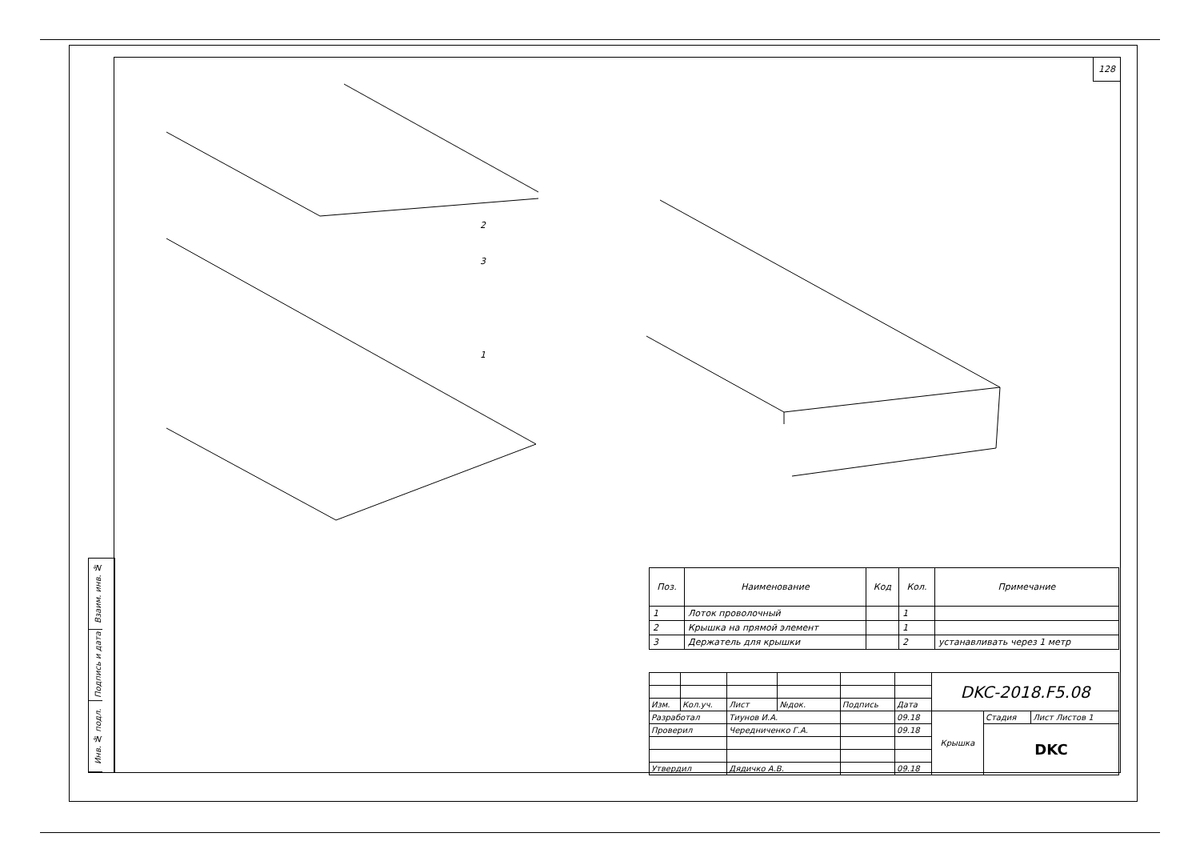128
2
3
1
Взаим. инв. №
Подпись и дата
Инв. № подл.
| Поз. | Наименование | Код | Кол. | Примечание |
| --- | --- | --- | --- | --- |
| 1 | Лоток проволочный | | 1 | |
| 2 | Крышка на прямой элемент | | 1 | |
| 3 | Держатель для крышки | | 2 | устанавливать через 1 метр |
| | | | | | | DKC-2018.F5.08 | | |
| Изм. | Кол.уч. | Лист | №док. | Подпись | Дата | | | |
| Разработал | | Тиунов И.А. | | | 09.18 | Крышка | Стадия | Лист Листов 1 |
| Проверил | | Чередниченко Г.А. | | | 09.18 | | DKC | |
| Утвердил | | Дядичко А.В. | | | 09.18 | | | |